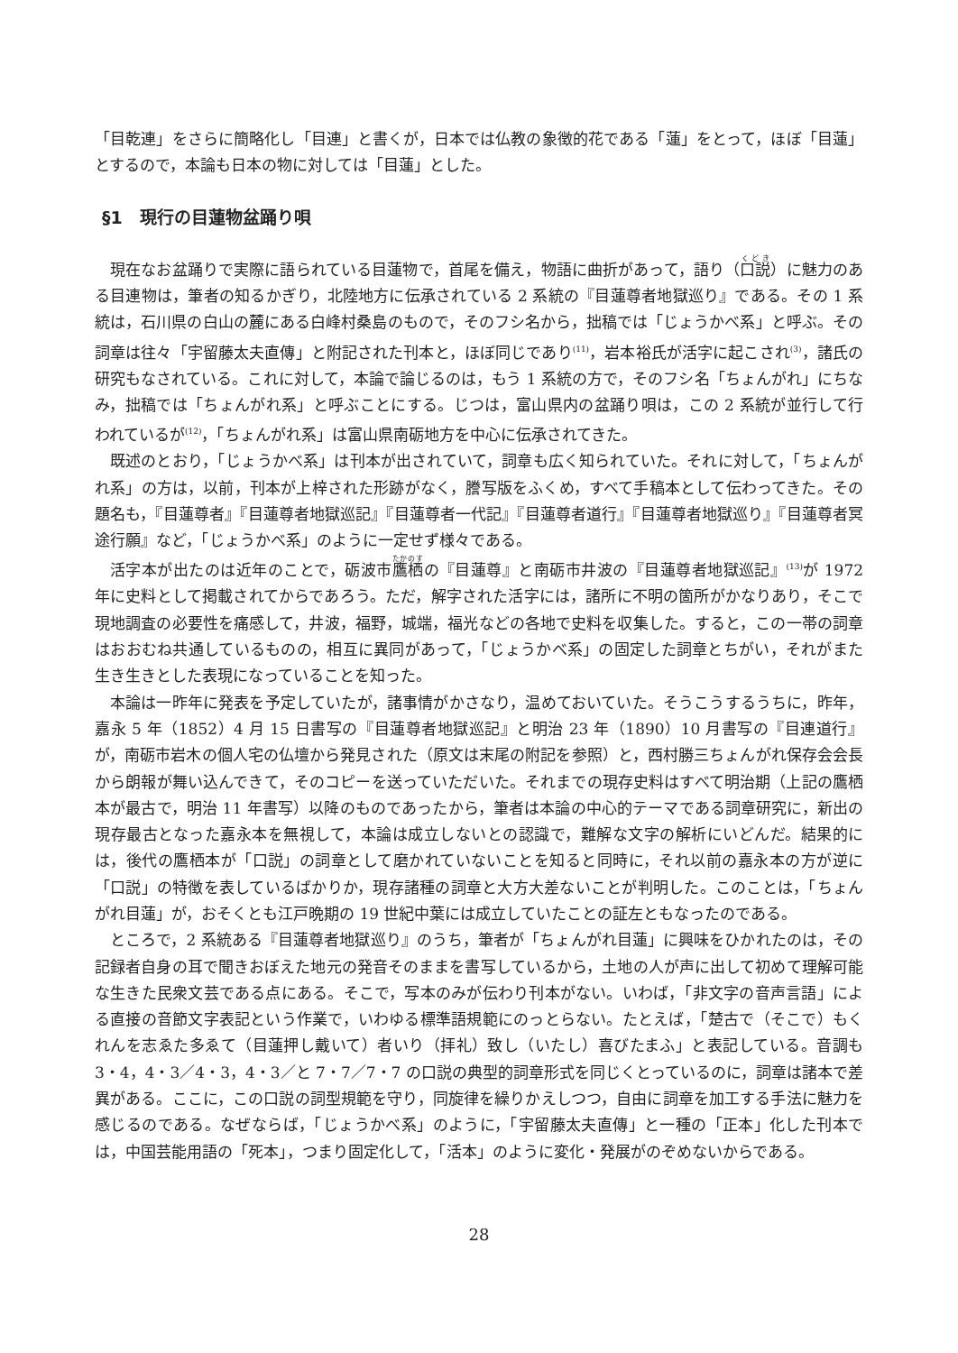「目乾連」をさらに簡略化し「目連」と書くが，日本では仏教の象徴的花である「蓮」をとって，ほぼ「目蓮」とするので，本論も日本の物に対しては「目蓮」とした。
§1　現行の目蓮物盆踊り唄
現在なお盆踊りで実際に語られている目蓮物で，首尾を備え，物語に曲折があって，語り（口説）に魅力のある目連物は，筆者の知るかぎり，北陸地方に伝承されている 2 系統の『目蓮尊者地獄巡り』である。その 1 系統は，石川県の白山の麓にある白峰村桑島のもので，そのフシ名から，拙稿では「じょうかべ系」と呼ぶ。その詞章は往々「宇留藤太夫直傳」と附記された刊本と，ほぼ同じであり<sup>(11)</sup>，岩本裕氏が活字に起こされ<sup>(3)</sup>，諸氏の研究もなされている。これに対して，本論で論じるのは，もう 1 系統の方で，そのフシ名「ちょんがれ」にちなみ，拙稿では「ちょんがれ系」と呼ぶことにする。じつは，富山県内の盆踊り唄は，この 2 系統が並行して行われているが<sup>(12)</sup>，「ちょんがれ系」は富山県南砺地方を中心に伝承されてきた。
既述のとおり，「じょうかべ系」は刊本が出されていて，詞章も広く知られていた。それに対して，「ちょんがれ系」の方は，以前，刊本が上梓された形跡がなく，謄写版をふくめ，すべて手稿本として伝わってきた。その題名も，『目蓮尊者』『目蓮尊者地獄巡記』『目蓮尊者一代記』『目蓮尊者道行』『目蓮尊者地獄巡り』『目蓮尊者冥途行願』など，「じょうかべ系」のように一定せず様々である。
活字本が出たのは近年のことで，砺波市鷹栖の『目蓮尊』と南砺市井波の『目蓮尊者地獄巡記』<sup>(13)</sup>が 1972 年に史料として掲載されてからであろう。ただ，解字された活字には，諸所に不明の箇所がかなりあり，そこで現地調査の必要性を痛感して，井波，福野，城端，福光などの各地で史料を収集した。すると，この一帯の詞章はおおむね共通しているものの，相互に異同があって，「じょうかべ系」の固定した詞章とちがい，それがまた生き生きとした表現になっていることを知った。
本論は一昨年に発表を予定していたが，諸事情がかさなり，温めておいていた。そうこうするうちに，昨年，嘉永 5 年（1852）4 月 15 日書写の『目蓮尊者地獄巡記』と明治 23 年（1890）10 月書写の『目連道行』が，南砺市岩木の個人宅の仏壇から発見された（原文は末尾の附記を参照）と，西村勝三ちょんがれ保存会会長から朗報が舞い込んできて，そのコピーを送っていただいた。それまでの現存史料はすべて明治期（上記の鷹栖本が最古で，明治 11 年書写）以降のものであったから，筆者は本論の中心的テーマである詞章研究に，新出の現存最古となった嘉永本を無視して，本論は成立しないとの認識で，難解な文字の解析にいどんだ。結果的には，後代の鷹栖本が「口説」の詞章として磨かれていないことを知ると同時に，それ以前の嘉永本の方が逆に「口説」の特徴を表しているばかりか，現存諸種の詞章と大方大差ないことが判明した。このことは，「ちょんがれ目蓮」が，おそくとも江戸晩期の 19 世紀中葉には成立していたことの証左ともなったのである。
ところで，2 系統ある『目蓮尊者地獄巡り』のうち，筆者が「ちょんがれ目蓮」に興味をひかれたのは，その記録者自身の耳で聞きおぼえた地元の発音そのままを書写しているから，土地の人が声に出して初めて理解可能な生きた民衆文芸である点にある。そこで，写本のみが伝わり刊本がない。いわば，「非文字の音声言語」による直接の音節文字表記という作業で，いわゆる標準語規範にのっとらない。たとえば，「楚古で（そこで）もくれんを志ゑた多ゑて（目蓮押し戴いて）者いり（拝礼）致し（いたし）喜びたまふ」と表記している。音調も 3・4，4・3／4・3，4・3／と 7・7／7・7 の口説の典型的詞章形式を同じくとっているのに，詞章は諸本で差異がある。ここに，この口説の詞型規範を守り，同旋律を繰りかえしつつ，自由に詞章を加工する手法に魅力を感じるのである。なぜならば，「じょうかべ系」のように，「宇留藤太夫直傳」と一種の「正本」化した刊本では，中国芸能用語の「死本」，つまり固定化して，「活本」のように変化・発展がのぞめないからである。
28